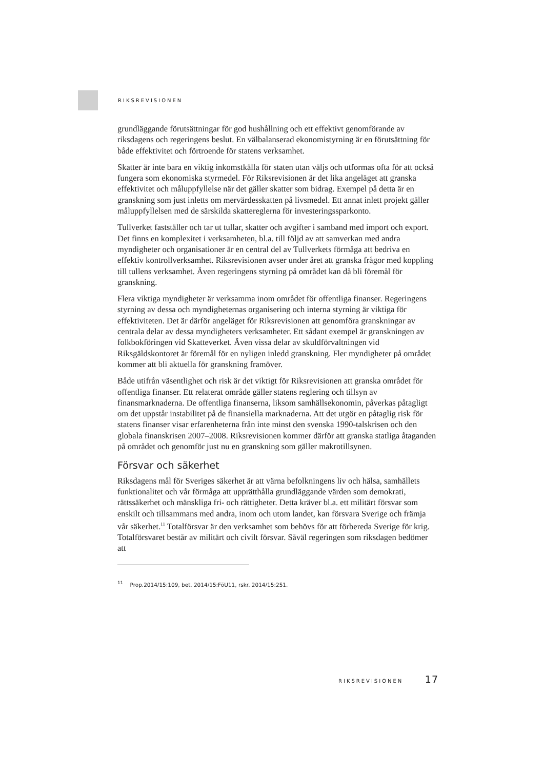RIKSREVISIONEN
grundläggande förutsättningar för god hushållning och ett effektivt genomförande av riksdagens och regeringens beslut. En välbalanserad ekonomistyrning är en förutsättning för både effektivitet och förtroende för statens verksamhet.
Skatter är inte bara en viktig inkomstkälla för staten utan väljs och utformas ofta för att också fungera som ekonomiska styrmedel. För Riksrevisionen är det lika angeläget att granska effektivitet och måluppfyllelse när det gäller skatter som bidrag. Exempel på detta är en granskning som just inletts om mervärdesskatten på livsmedel. Ett annat inlett projekt gäller måluppfyllelsen med de särskilda skattereglerna för investeringssparkonto.
Tullverket fastställer och tar ut tullar, skatter och avgifter i samband med import och export. Det finns en komplexitet i verksamheten, bl.a. till följd av att samverkan med andra myndigheter och organisationer är en central del av Tullverkets förmåga att bedriva en effektiv kontrollverksamhet. Riksrevisionen avser under året att granska frågor med koppling till tullens verksamhet. Även regeringens styrning på området kan då bli föremål för granskning.
Flera viktiga myndigheter är verksamma inom området för offentliga finanser. Regeringens styrning av dessa och myndigheternas organisering och interna styrning är viktiga för effektiviteten. Det är därför angeläget för Riksrevisionen att genomföra granskningar av centrala delar av dessa myndigheters verksamheter. Ett sådant exempel är granskningen av folkbokföringen vid Skatteverket. Även vissa delar av skuldförvaltningen vid Riksgäldskontoret är föremål för en nyligen inledd granskning. Fler myndigheter på området kommer att bli aktuella för granskning framöver.
Både utifrån väsentlighet och risk är det viktigt för Riksrevisionen att granska området för offentliga finanser. Ett relaterat område gäller statens reglering och tillsyn av finansmarknaderna. De offentliga finanserna, liksom samhällsekonomin, påverkas påtagligt om det uppstår instabilitet på de finansiella marknaderna. Att det utgör en påtaglig risk för statens finanser visar erfarenheterna från inte minst den svenska 1990-talskrisen och den globala finanskrisen 2007–2008. Riksrevisionen kommer därför att granska statliga åtaganden på området och genomför just nu en granskning som gäller makrotillsynen.
Försvar och säkerhet
Riksdagens mål för Sveriges säkerhet är att värna befolkningens liv och hälsa, samhällets funktionalitet och vår förmåga att upprätthålla grundläggande värden som demokrati, rättssäkerhet och mänskliga fri- och rättigheter. Detta kräver bl.a. ett militärt försvar som enskilt och tillsammans med andra, inom och utom landet, kan försvara Sverige och främja vår säkerhet.<sup>11</sup> Totalförsvar är den verksamhet som behövs för att förbereda Sverige för krig. Totalförsvaret består av militärt och civilt försvar. Såväl regeringen som riksdagen bedömer att
<sup>11</sup> Prop.2014/15:109, bet. 2014/15:FöU11, rskr. 2014/15:251.
RIKSREVISIONEN 17